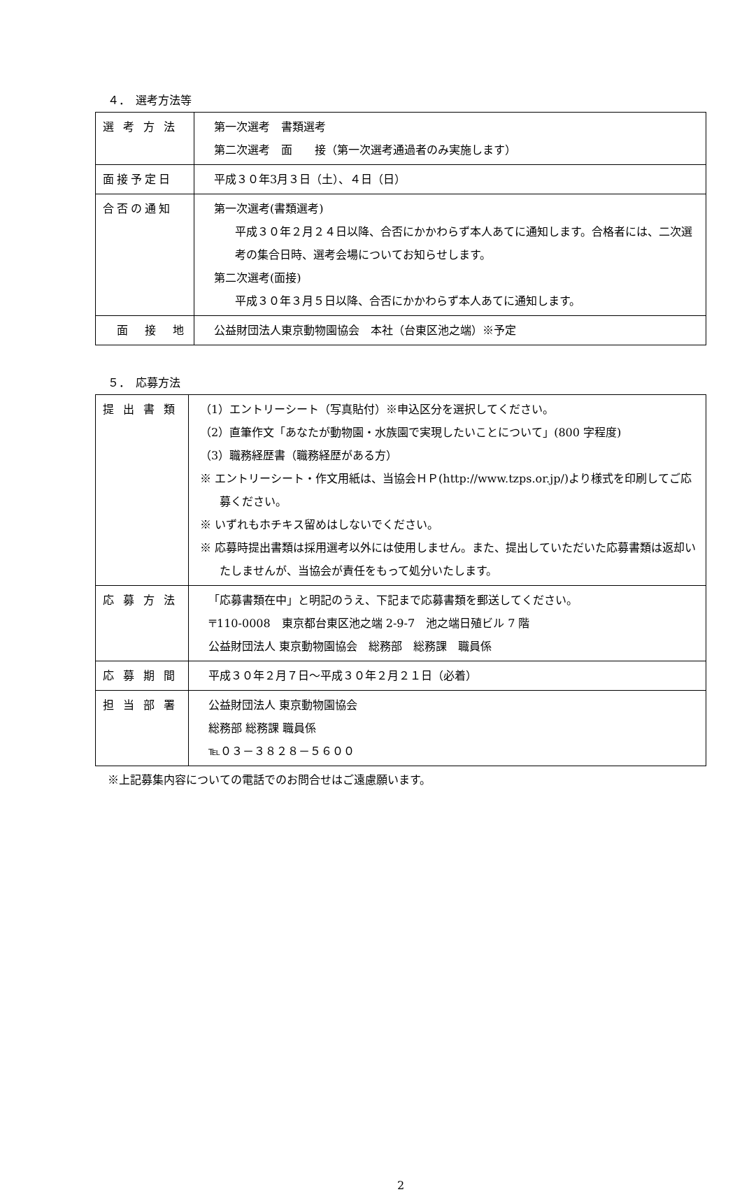４．　選考方法等
| 選 考 方 法 | 第一次選考 書類選考 第二次選考 面 接（第一次選考通過者のみ実施します） |
| 面接予定日 | 平成３０年3月３日（土）、４日（日） |
| 合否の通知 | 第一次選考(書類選考) 平成３０年２月２４日以降、合否にかかわらず本人あてに通知します。合格者には、二次選考の集合日時、選考会場についてお知らせします。 第二次選考(面接) 平成３０年３月５日以降、合否にかかわらず本人あてに通知します。 |
| 面 接 地 | 公益財団法人東京動物園協会 本社（台東区池之端）※予定 |
５．　応募方法
| 提 出 書 類 | （1）エントリーシート（写真貼付）※申込区分を選択してください。 （2）直筆作文「あなたが動物園・水族園で実現したいことについて」(800 字程度) （3）職務経歴書（職務経歴がある方） ※ エントリーシート・作文用紙は、当協会ＨＰ(http://www.tzps.or.jp/)より様式を印刷してご応募ください。 ※ いずれもホチキス留めはしないでください。 ※ 応募時提出書類は採用選考以外には使用しません。また、提出していただいた応募書類は返却いたしませんが、当協会が責任をもって処分いたします。 |
| 応 募 方 法 | 「応募書類在中」と明記のうえ、下記まで応募書類を郵送してください。 〒110-0008 東京都台東区池之端 2-9-7 池之端日殖ビル 7 階 公益財団法人 東京動物園協会 総務部 総務課 職員係 |
| 応 募 期 間 | 平成３０年２月７日～平成３０年２月２１日（必着） |
| 担 当 部 署 | 公益財団法人 東京動物園協会 総務部 総務課 職員係 ℡０３－３８２８－５６００ |
※上記募集内容についての電話でのお問合せはご遠慮願います。
2